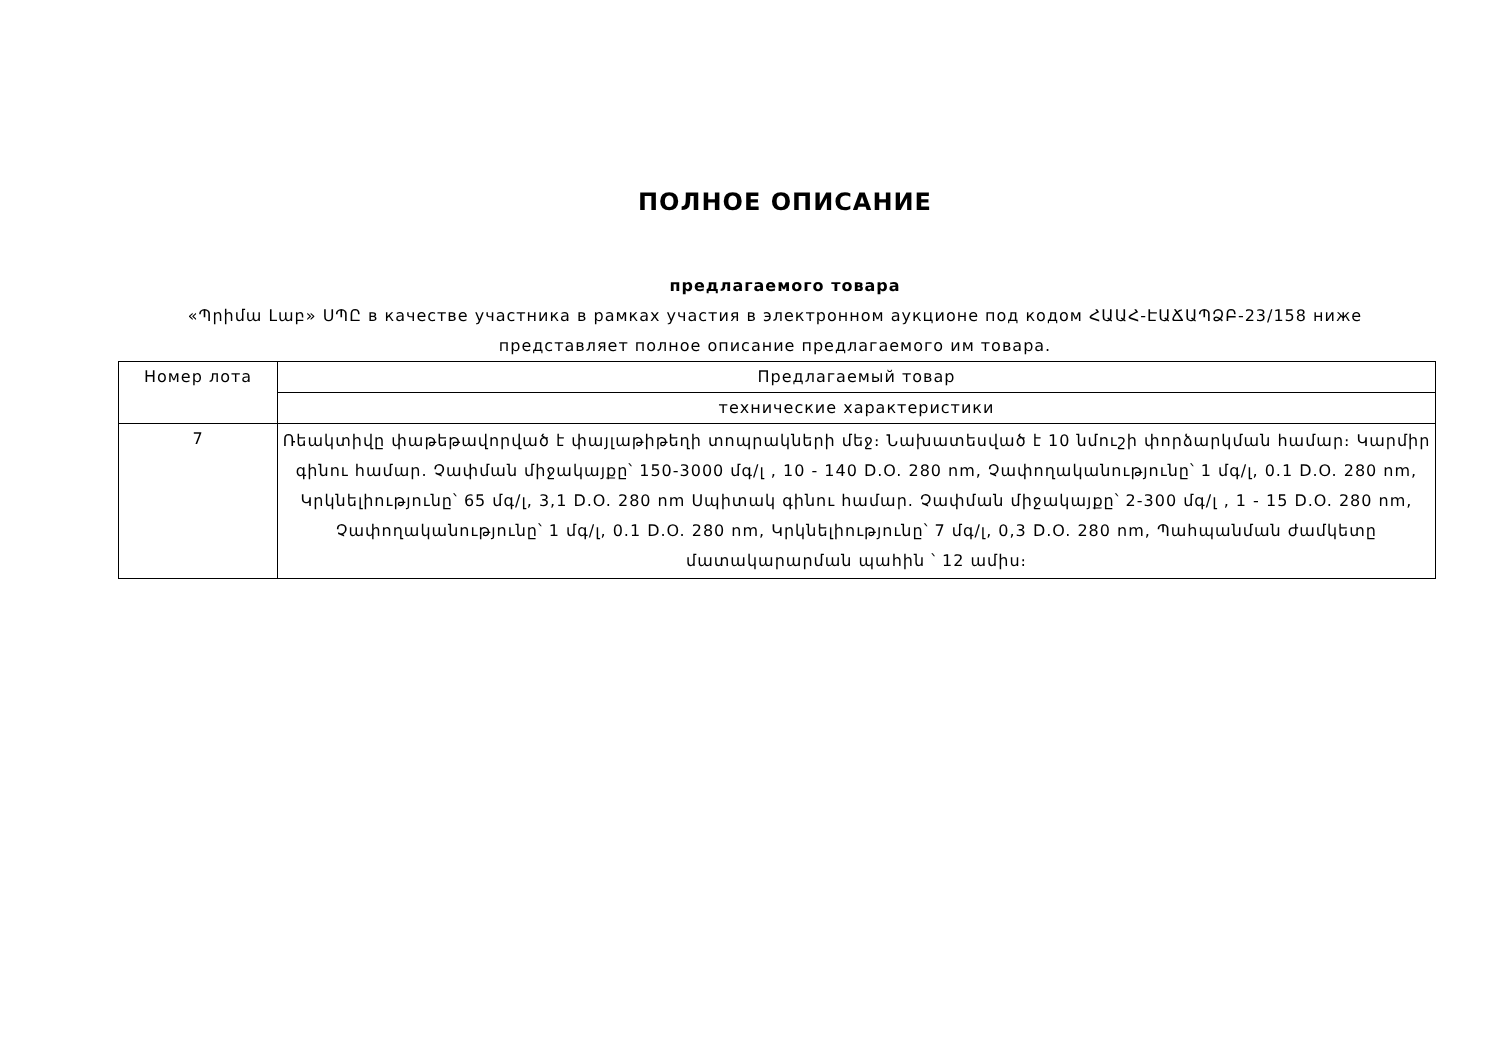ПОЛНОЕ ОПИСАНИЕ
предлагаемого товара
«Պրիմա Լաբ» ՍՊԸ в качестве участника в рамках участия в электронном аукционе под кодом ՀԱԱՀ-ԷԱՃԱՊՁԲ-23/158 ниже представляет полное описание предлагаемого им товара.
| Номер лота | Предлагаемый товар |
| --- | --- |
| | технические характеристики |
| 7 | Ռեակտիվը փաթեթավորված է փայլաթիթեղի տոպրակների մեջ։ Նախատեսված է 10 նմուշի փորձարկման համար։ Կարմիր գինու համար. Չափման միջակայքը՝ 150-3000 մգ/լ , 10 - 140 D.O. 280 nm, Չափողականությունը՝ 1 մգ/լ, 0.1 D.O. 280 nm, Կրկնելիությունը՝ 65 մգ/լ, 3,1 D.O. 280 nm Սպիտակ գինու համար. Չափման միջակայքը՝ 2-300 մգ/լ , 1 - 15 D.O. 280 nm, Չափողականությունը՝ 1 մգ/լ, 0.1 D.O. 280 nm, Կրկնելիությունը՝ 7 մգ/լ, 0,3 D.O. 280 nm, Պահպանման ժամկետը մատակարարման պահին ՝ 12 ամիս։ |